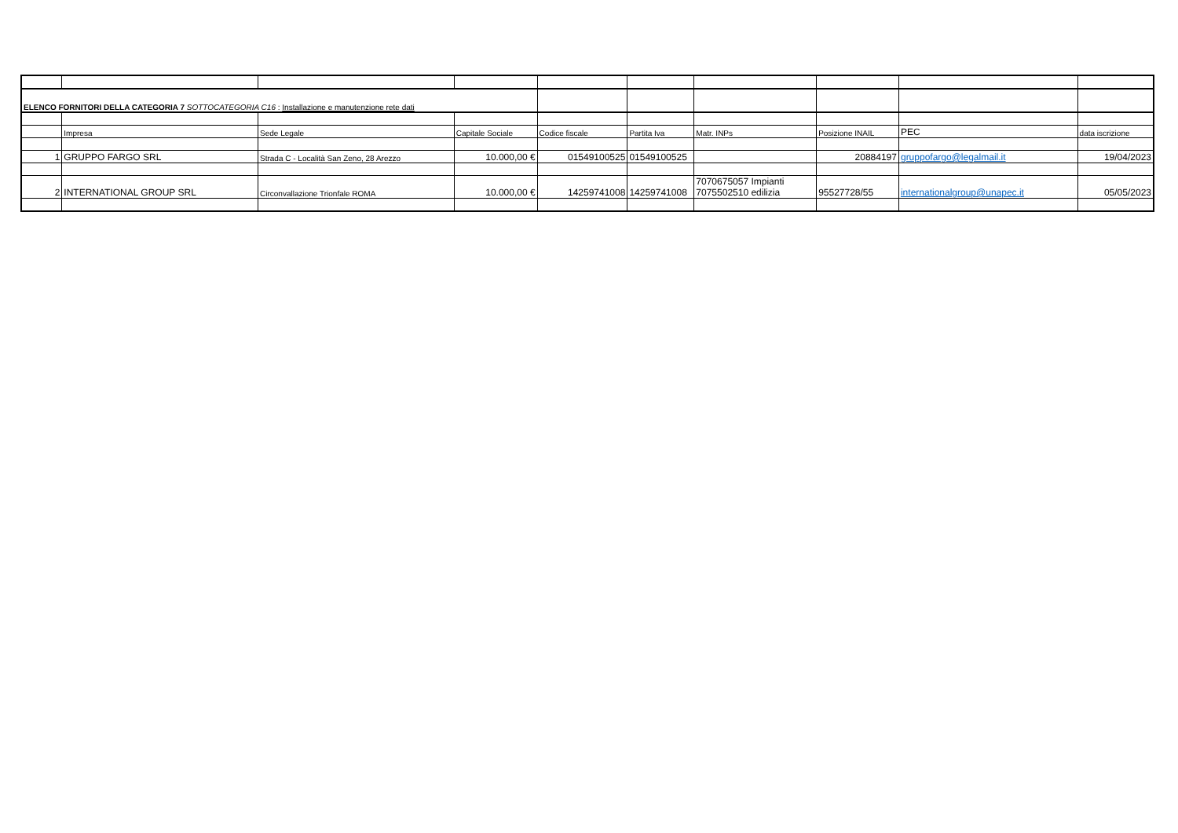| ELENCO FORNITORI DELLA CATEGORIA 7 SOTTOCATEGORIA C16 : Installazione e manutenzione rete dati | | | | | | | | | |
| | Impresa | Sede Legale | Capitale Sociale | Codice fiscale | Partita Iva | Matr. INPs | Posizione INAIL | PEC | data iscrizione |
| 1 | GRUPPO FARGO SRL | Strada C - Località San Zeno, 28 Arezzo | 10.000,00 € | 01549100525 | 01549100525 | | 20884197 | gruppofargo@legalmail.it | 19/04/2023 |
| 2 | INTERNATIONAL GROUP SRL | Circonvallazione Trionfale ROMA | 10.000,00 € | 14259741008 | 14259741008 | 7070675057 Impianti 7075502510 edilizia | 95527728/55 | internationalgroup@unapec.it | 05/05/2023 |